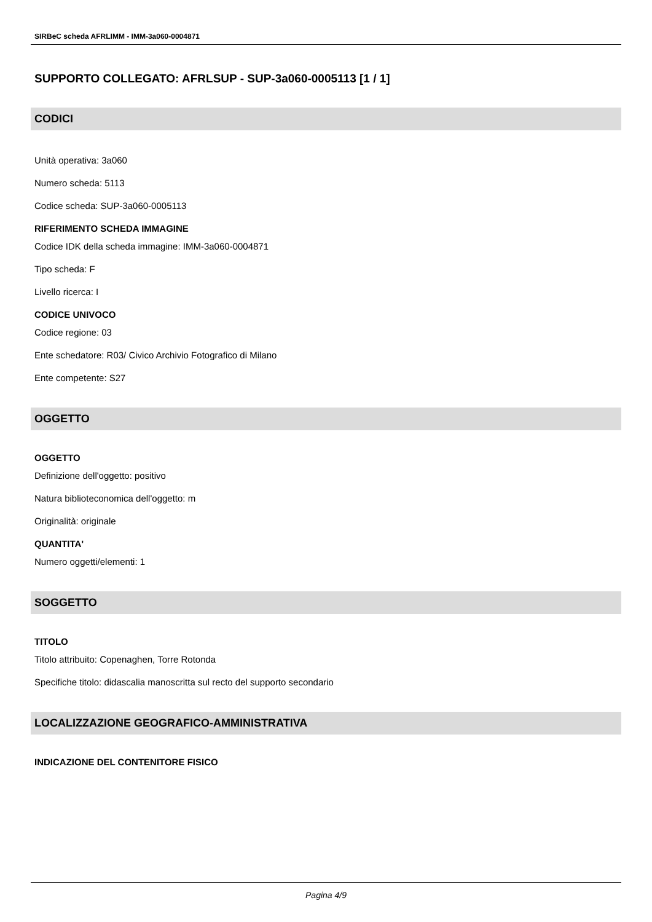SIRBeC scheda AFRLIMM - IMM-3a060-0004871
SUPPORTO COLLEGATO: AFRLSUP - SUP-3a060-0005113 [1 / 1]
CODICI
Unità operativa: 3a060
Numero scheda: 5113
Codice scheda: SUP-3a060-0005113
RIFERIMENTO SCHEDA IMMAGINE
Codice IDK della scheda immagine: IMM-3a060-0004871
Tipo scheda: F
Livello ricerca: I
CODICE UNIVOCO
Codice regione: 03
Ente schedatore: R03/ Civico Archivio Fotografico di Milano
Ente competente: S27
OGGETTO
OGGETTO
Definizione dell'oggetto: positivo
Natura biblioteconomica dell'oggetto: m
Originalità: originale
QUANTITA'
Numero oggetti/elementi: 1
SOGGETTO
TITOLO
Titolo attribuito: Copenaghen, Torre Rotonda
Specifiche titolo: didascalia manoscritta sul recto del supporto secondario
LOCALIZZAZIONE GEOGRAFICO-AMMINISTRATIVA
INDICAZIONE DEL CONTENITORE FISICO
Pagina 4/9